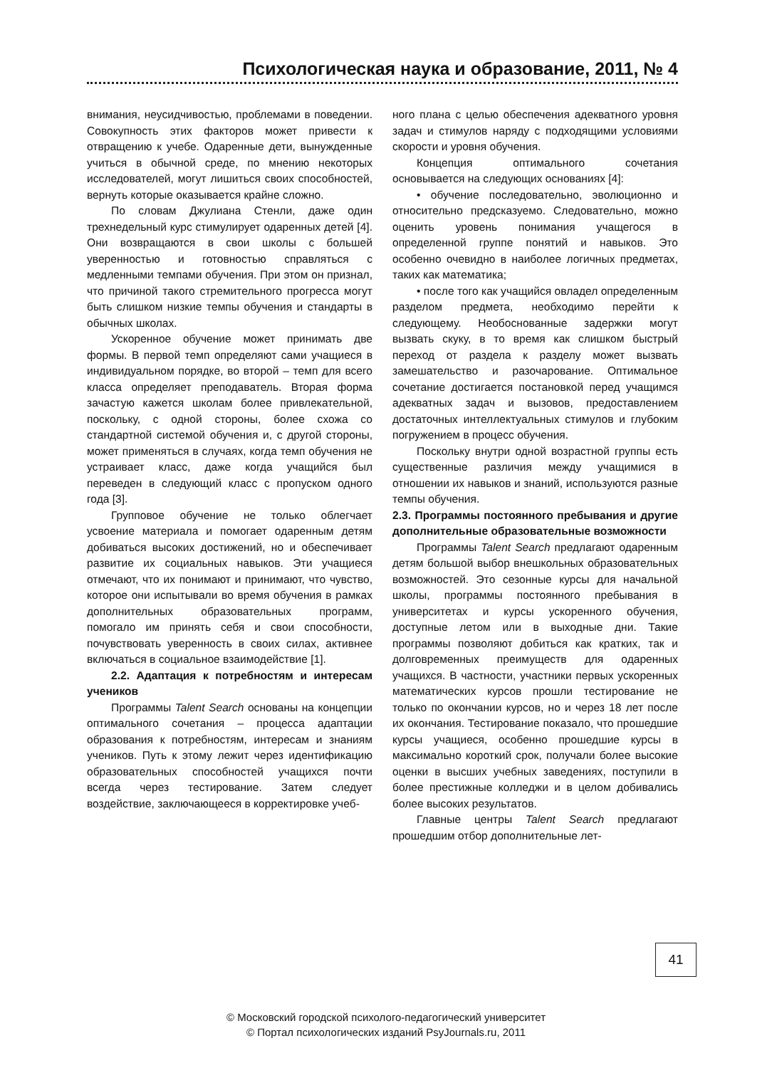Психологическая наука и образование, 2011, № 4
внимания, неусидчивостью, проблемами в поведении. Совокупность этих факторов может привести к отвращению к учебе. Одаренные дети, вынужденные учиться в обычной среде, по мнению некоторых исследователей, могут лишиться своих способностей, вернуть которые оказывается крайне сложно.
По словам Джулиана Стенли, даже один трехнедельный курс стимулирует одаренных детей [4]. Они возвращаются в свои школы с большей уверенностью и готовностью справляться с медленными темпами обучения. При этом он признал, что причиной такого стремительного прогресса могут быть слишком низкие темпы обучения и стандарты в обычных школах.
Ускоренное обучение может принимать две формы. В первой темп определяют сами учащиеся в индивидуальном порядке, во второй – темп для всего класса определяет преподаватель. Вторая форма зачастую кажется школам более привлекательной, поскольку, с одной стороны, более схожа со стандартной системой обучения и, с другой стороны, может применяться в случаях, когда темп обучения не устраивает класс, даже когда учащийся был переведен в следующий класс с пропуском одного года [3].
Групповое обучение не только облегчает усвоение материала и помогает одаренным детям добиваться высоких достижений, но и обеспечивает развитие их социальных навыков. Эти учащиеся отмечают, что их понимают и принимают, что чувство, которое они испытывали во время обучения в рамках дополнительных образовательных программ, помогало им принять себя и свои способности, почувствовать уверенность в своих силах, активнее включаться в социальное взаимодействие [1].
2.2. Адаптация к потребностям и интересам учеников
Программы Talent Search основаны на концепции оптимального сочетания – процесса адаптации образования к потребностям, интересам и знаниям учеников. Путь к этому лежит через идентификацию образовательных способностей учащихся почти всегда через тестирование. Затем следует воздействие, заключающееся в корректировке учеб-
ного плана с целью обеспечения адекватного уровня задач и стимулов наряду с подходящими условиями скорости и уровня обучения.
Концепция оптимального сочетания основывается на следующих основаниях [4]:
• обучение последовательно, эволюционно и относительно предсказуемо. Следовательно, можно оценить уровень понимания учащегося в определенной группе понятий и навыков. Это особенно очевидно в наиболее логичных предметах, таких как математика;
• после того как учащийся овладел определенным разделом предмета, необходимо перейти к следующему. Необоснованные задержки могут вызвать скуку, в то время как слишком быстрый переход от раздела к разделу может вызвать замешательство и разочарование. Оптимальное сочетание достигается постановкой перед учащимся адекватных задач и вызовов, предоставлением достаточных интеллектуальных стимулов и глубоким погружением в процесс обучения.
Поскольку внутри одной возрастной группы есть существенные различия между учащимися в отношении их навыков и знаний, используются разные темпы обучения.
2.3. Программы постоянного пребывания и другие дополнительные образовательные возможности
Программы Talent Search предлагают одаренным детям большой выбор внешкольных образовательных возможностей. Это сезонные курсы для начальной школы, программы постоянного пребывания в университетах и курсы ускоренного обучения, доступные летом или в выходные дни. Такие программы позволяют добиться как кратких, так и долговременных преимуществ для одаренных учащихся. В частности, участники первых ускоренных математических курсов прошли тестирование не только по окончании курсов, но и через 18 лет после их окончания. Тестирование показало, что прошедшие курсы учащиеся, особенно прошедшие курсы в максимально короткий срок, получали более высокие оценки в высших учебных заведениях, поступили в более престижные колледжи и в целом добивались более высоких результатов.
Главные центры Talent Search предлагают прошедшим отбор дополнительные лет-
41
© Московский городской психолого-педагогический университет
© Портал психологических изданий PsyJournals.ru, 2011